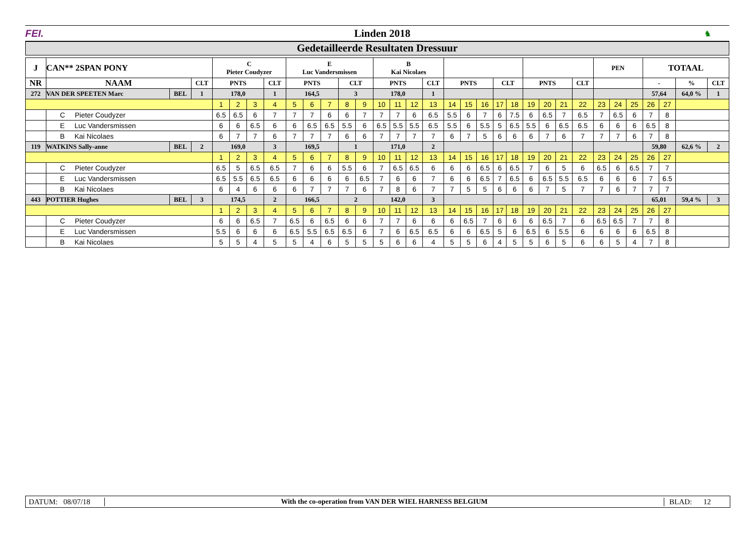FEI. Linden 2018
♞
Gedetailleerde Resultaten Dressuur
| J | CAN** 2SPAN PONY | | | C Pieter Coudyzer | | | | E Luc Vandersmissen | | | | | B Kai Nicolaes | | | | | | | | | | | | | PEN | | | TOTAAL | | | | |
| --- | --- | --- | --- | --- | --- | --- | --- | --- | --- | --- | --- | --- | --- | --- | --- | --- | --- | --- | --- | --- | --- | --- | --- | --- | --- | --- | --- | --- | --- | --- | --- | --- | --- |
| NR | NAAM | | CLT | PNTS | | | CLT | PNTS | | | CLT | | PNTS | | | CLT | PNTS | | | CLT | | PNTS | | | CLT | | | | - | | | % | CLT |
| 272 | VAN DER SPEETEN Marc | BEL | 1 | 178,0 | | | 1 | 164,5 | | | 3 | | 178,0 | | | 1 | | | | | | | | | | | | | 57,64 | | | 64,0 % | 1 |
| | | | | 1 | 2 | 3 | 4 | 5 | 6 | 7 | 8 | 9 | 10 | 11 | 12 | 13 | 14 | 15 | 16 | 17 | 18 | 19 | 20 | 21 | 22 | 23 | 24 | 25 | 26 | 27 | | | |
| | C Pieter Coudyzer | | | 6.5 | 6.5 | 6 | 7 | 7 | 7 | 6 | 6 | 7 | 7 | 7 | 6 | 6.5 | 5.5 | 6 | 7 | 6 | 7.5 | 6 | 6.5 | 7 | 6.5 | 7 | 6.5 | 6 | 7 | 8 | | | |
| | E Luc Vandersmissen | | | 6 | 6 | 6.5 | 6 | 6 | 6.5 | 6.5 | 5.5 | 6 | 6.5 | 5.5 | 5.5 | 6.5 | 5.5 | 6 | 5.5 | 5 | 6.5 | 5.5 | 6 | 6.5 | 6.5 | 6 | 6 | 6 | 6.5 | 8 | | | |
| | B Kai Nicolaes | | | 6 | 7 | 7 | 6 | 7 | 7 | 7 | 6 | 6 | 7 | 7 | 7 | 7 | 6 | 7 | 5 | 6 | 6 | 6 | 7 | 6 | 7 | 7 | 7 | 6 | 7 | 8 | | | |
| 119 | WATKINS Sally-anne | BEL | 2 | 169,0 | | | 3 | 169,5 | | | 1 | | 171,0 | | | 2 | | | | | | | | | | | | | 59,80 | | | 62,6 % | 2 |
| | | | | 1 | 2 | 3 | 4 | 5 | 6 | 7 | 8 | 9 | 10 | 11 | 12 | 13 | 14 | 15 | 16 | 17 | 18 | 19 | 20 | 21 | 22 | 23 | 24 | 25 | 26 | 27 | | | |
| | C Pieter Coudyzer | | | 6.5 | 5 | 6.5 | 6.5 | 7 | 6 | 6 | 5.5 | 6 | 7 | 6.5 | 6.5 | 6 | 6 | 6 | 6.5 | 6 | 6.5 | 7 | 6 | 5 | 6 | 6.5 | 6 | 6.5 | 7 | 7 | | | |
| | E Luc Vandersmissen | | | 6.5 | 5.5 | 6.5 | 6.5 | 6 | 6 | 6 | 6 | 6.5 | 7 | 6 | 6 | 7 | 6 | 6 | 6.5 | 7 | 6.5 | 6 | 6.5 | 5.5 | 6.5 | 6 | 6 | 6 | 7 | 6.5 | | | |
| | B Kai Nicolaes | | | 6 | 4 | 6 | 6 | 6 | 7 | 7 | 7 | 6 | 7 | 8 | 6 | 7 | 7 | 5 | 5 | 6 | 6 | 6 | 7 | 5 | 7 | 7 | 6 | 7 | 7 | 7 | | | |
| 443 | POTTIER Hughes | BEL | 3 | 174,5 | | | 2 | 166,5 | | | 2 | | 142,0 | | | 3 | | | | | | | | | | | | | 65,01 | | | 59,4 % | 3 |
| | | | | 1 | 2 | 3 | 4 | 5 | 6 | 7 | 8 | 9 | 10 | 11 | 12 | 13 | 14 | 15 | 16 | 17 | 18 | 19 | 20 | 21 | 22 | 23 | 24 | 25 | 26 | 27 | | | |
| | C Pieter Coudyzer | | | 6 | 6 | 6.5 | 7 | 6.5 | 6 | 6.5 | 6 | 6 | 7 | 7 | 6 | 6 | 6 | 6.5 | 7 | 6 | 6 | 6 | 6.5 | 7 | 6 | 6.5 | 6.5 | 7 | 7 | 8 | | | |
| | E Luc Vandersmissen | | | 5.5 | 6 | 6 | 6 | 6.5 | 5.5 | 6.5 | 6.5 | 6 | 7 | 6 | 6.5 | 6.5 | 6 | 6 | 6.5 | 5 | 6 | 6.5 | 6 | 5.5 | 6 | 6 | 6 | 6 | 6.5 | 8 | | | |
| | B Kai Nicolaes | | | 5 | 5 | 4 | 5 | 5 | 4 | 6 | 5 | 5 | 5 | 6 | 6 | 4 | 5 | 5 | 6 | 4 | 5 | 5 | 6 | 5 | 6 | 6 | 5 | 4 | 7 | 8 | | | |
DATUM: 08/07/18
With the co-operation from VAN DER WIEL HARNESS BELGIUM
BLAD: 12